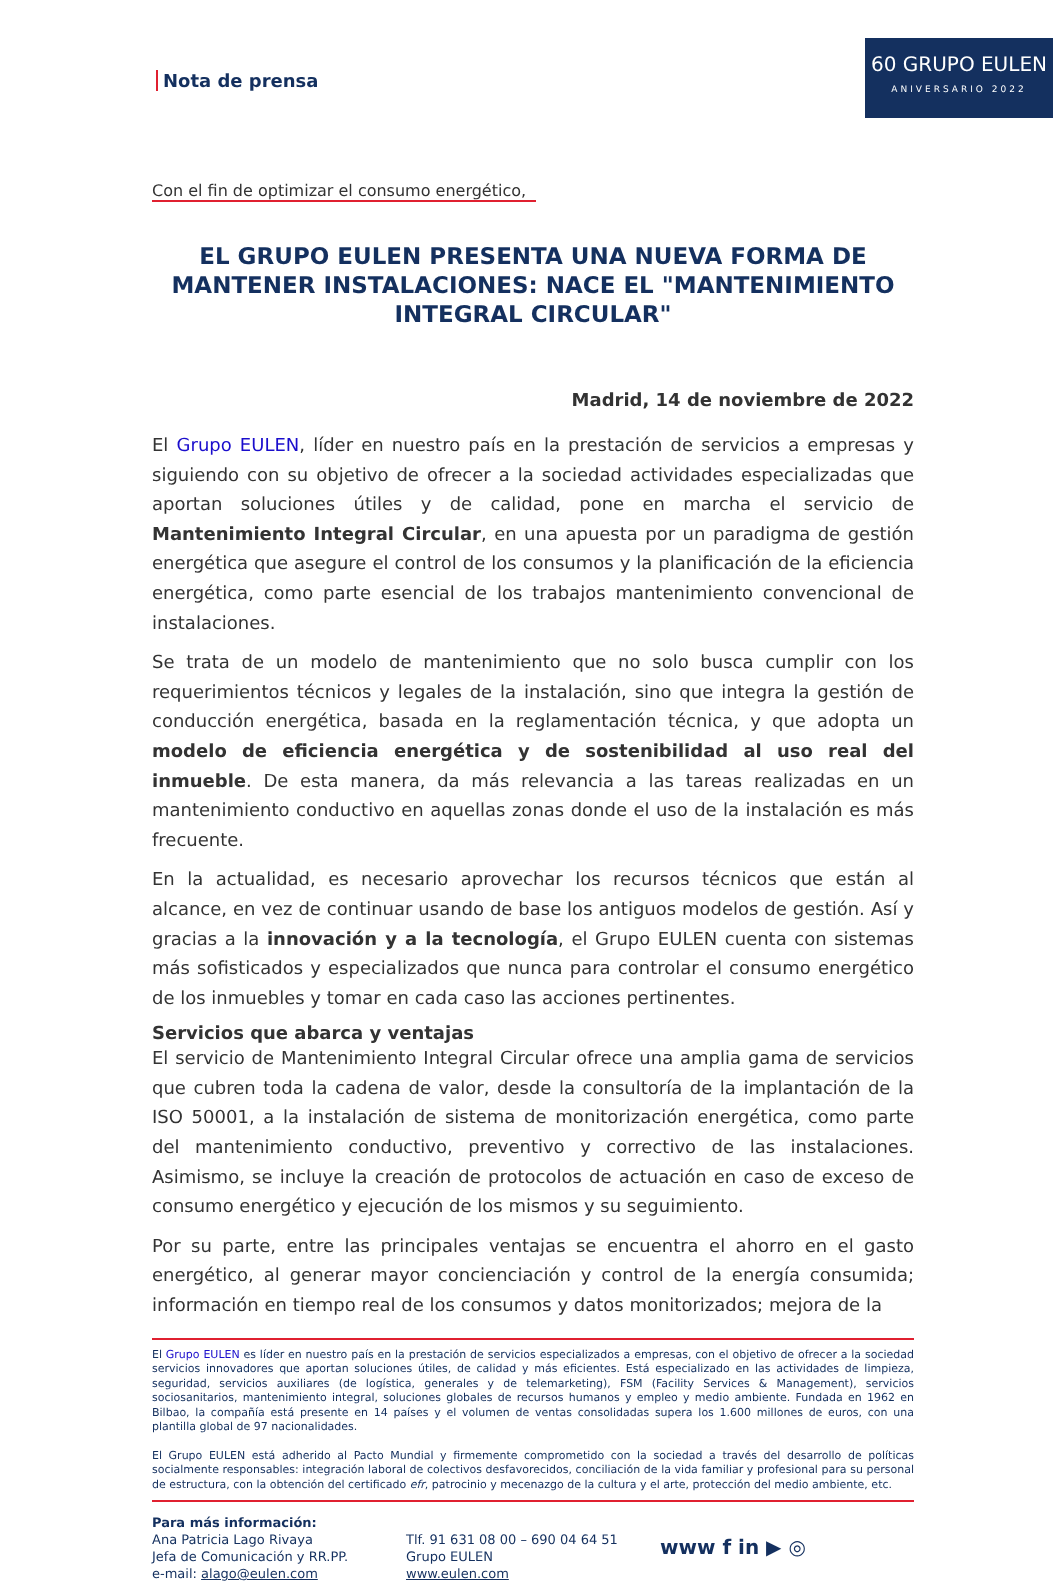60 GRUPO EULEN
ANIVERSARIO 2022
Nota de prensa
Con el fin de optimizar el consumo energético,
EL GRUPO EULEN PRESENTA UNA NUEVA FORMA DE MANTENER INSTALACIONES: NACE EL "MANTENIMIENTO INTEGRAL CIRCULAR"
Madrid, 14 de noviembre de 2022
El Grupo EULEN, líder en nuestro país en la prestación de servicios a empresas y siguiendo con su objetivo de ofrecer a la sociedad actividades especializadas que aportan soluciones útiles y de calidad, pone en marcha el servicio de Mantenimiento Integral Circular, en una apuesta por un paradigma de gestión energética que asegure el control de los consumos y la planificación de la eficiencia energética, como parte esencial de los trabajos mantenimiento convencional de instalaciones.
Se trata de un modelo de mantenimiento que no solo busca cumplir con los requerimientos técnicos y legales de la instalación, sino que integra la gestión de conducción energética, basada en la reglamentación técnica, y que adopta un modelo de eficiencia energética y de sostenibilidad al uso real del inmueble. De esta manera, da más relevancia a las tareas realizadas en un mantenimiento conductivo en aquellas zonas donde el uso de la instalación es más frecuente.
En la actualidad, es necesario aprovechar los recursos técnicos que están al alcance, en vez de continuar usando de base los antiguos modelos de gestión. Así y gracias a la innovación y a la tecnología, el Grupo EULEN cuenta con sistemas más sofisticados y especializados que nunca para controlar el consumo energético de los inmuebles y tomar en cada caso las acciones pertinentes.
Servicios que abarca y ventajas
El servicio de Mantenimiento Integral Circular ofrece una amplia gama de servicios que cubren toda la cadena de valor, desde la consultoría de la implantación de la ISO 50001, a la instalación de sistema de monitorización energética, como parte del mantenimiento conductivo, preventivo y correctivo de las instalaciones. Asimismo, se incluye la creación de protocolos de actuación en caso de exceso de consumo energético y ejecución de los mismos y su seguimiento.
Por su parte, entre las principales ventajas se encuentra el ahorro en el gasto energético, al generar mayor concienciación y control de la energía consumida; información en tiempo real de los consumos y datos monitorizados; mejora de la
El Grupo EULEN es líder en nuestro país en la prestación de servicios especializados a empresas, con el objetivo de ofrecer a la sociedad servicios innovadores que aportan soluciones útiles, de calidad y más eficientes. Está especializado en las actividades de limpieza, seguridad, servicios auxiliares (de logística, generales y de telemarketing), FSM (Facility Services & Management), servicios sociosanitarios, mantenimiento integral, soluciones globales de recursos humanos y empleo y medio ambiente. Fundada en 1962 en Bilbao, la compañía está presente en 14 países y el volumen de ventas consolidadas supera los 1.600 millones de euros, con una plantilla global de 97 nacionalidades.
El Grupo EULEN está adherido al Pacto Mundial y firmemente comprometido con la sociedad a través del desarrollo de políticas socialmente responsables: integración laboral de colectivos desfavorecidos, conciliación de la vida familiar y profesional para su personal de estructura, con la obtención del certificado efr, patrocinio y mecenazgo de la cultura y el arte, protección del medio ambiente, etc.
Para más información:
Ana Patricia Lago Rivaya
Jefa de Comunicación y RR.PP.
e-mail: alago@eulen.com
Tlf. 91 631 08 00 – 690 04 64 51
Grupo EULEN
www.eulen.com
www f in ▶ ◎